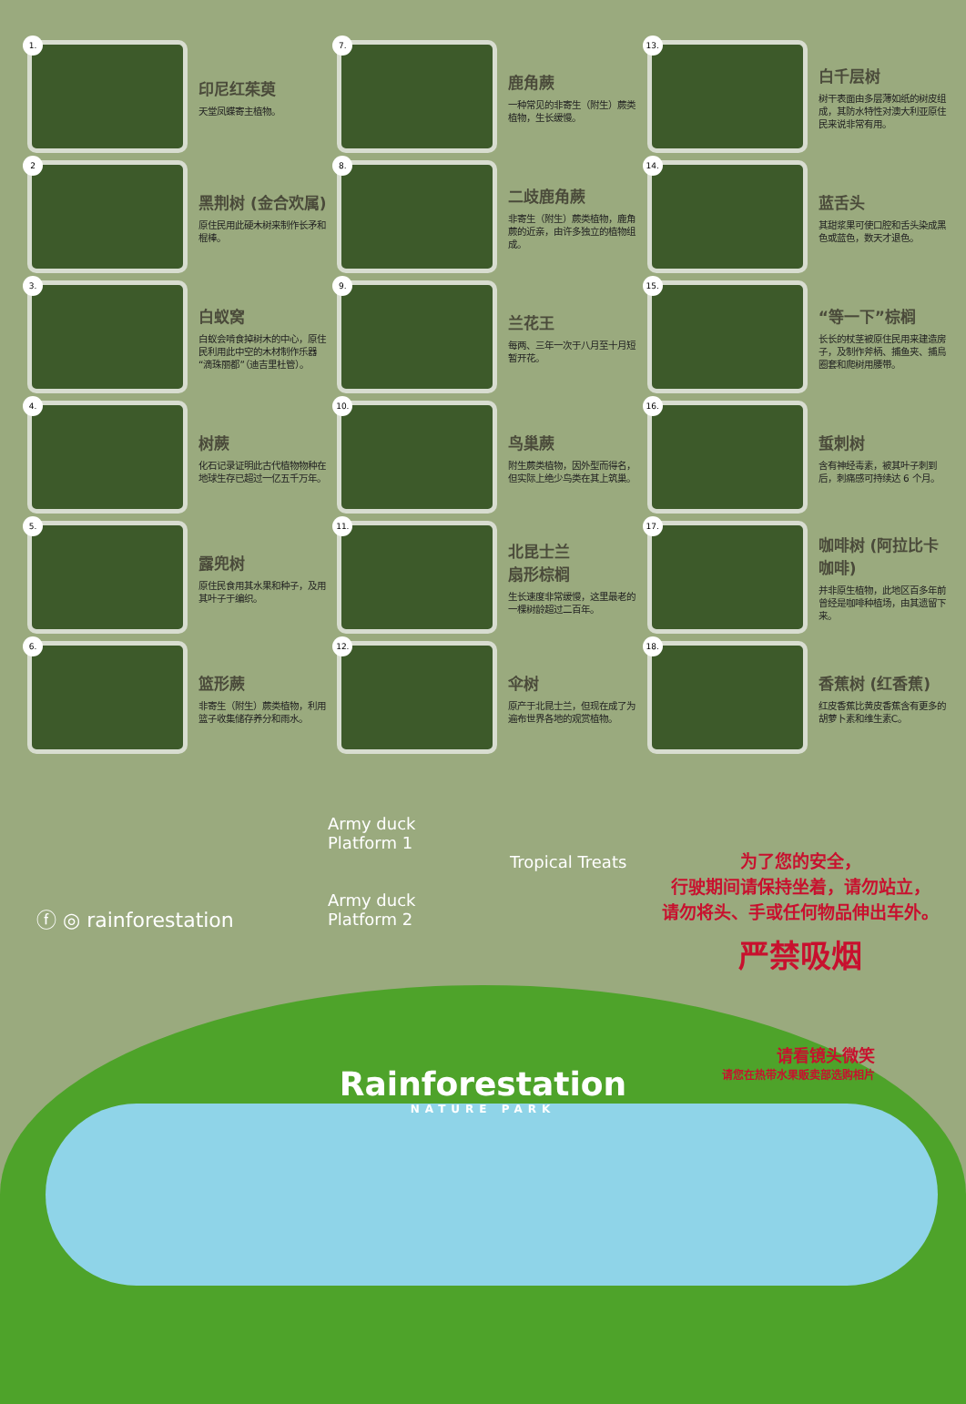1.
印尼红茱萸
天堂凤蝶寄主植物。
7.
鹿角蕨
一种常见的非寄生（附生）蕨类植物，生长缓慢。
13.
白千层树
树干表面由多层薄如纸的树皮组成，其防水特性对澳大利亚原住民来说非常有用。
2
黑荆树 (金合欢属)
原住民用此硬木树来制作长矛和棍棒。
8.
二歧鹿角蕨
非寄生（附生）蕨类植物，鹿角蕨的近亲，由许多独立的植物组成。
14.
蓝舌头
其甜浆果可使口腔和舌头染成黑色或蓝色，数天才退色。
3.
白蚁窝
白蚁会啃食掉树木的中心，原住民利用此中空的木材制作乐器“滴珠丽都”（迪吉里杜管）。
9.
兰花王
每两、三年一次于八月至十月短暂开花。
15.
“等一下”棕榈
长长的杖茎被原住民用来建造房子，及制作斧柄、捕鱼夹、捕鳥圈套和爬树用腰带。
4.
树蕨
化石记录证明此古代植物物种在地球生存已超过一亿五千万年。
10.
鸟巢蕨
附生蕨类植物，因外型而得名，但实际上绝少鸟类在其上筑巢。
16.
蜇刺树
含有神经毒素，被其叶子刺到后，刺痛感可持续达 6 个月。
5.
露兜树
原住民食用其水果和种子，及用其叶子于编织。
11.
北昆士兰
扇形棕榈
生长速度非常缓慢，这里最老的一棵树龄超过二百年。
17.
咖啡树 (阿拉比卡咖啡)
并非原生植物，此地区百多年前曾经是咖啡种植场，由其遗留下来。
6.
篮形蕨
非寄生（附生）蕨类植物，利用篮子收集储存养分和雨水。
12.
伞树
原产于北昆士兰，但现在成了为遍布世界各地的观赏植物。
18.
香蕉树 (红香蕉)
红皮香蕉比黄皮香蕉含有更多的胡萝卜素和维生素C。
ⓕ ◎ rainforestation
为了您的安全，
行驶期间请保持坐着，请勿站立，
请勿将头、手或任何物品伸出车外。
严禁吸烟
Army duck
Platform 1
Tropical Treats
Army duck
Platform 2
Rainforestation
NATURE PARK
请看镜头微笑
请您在热带水果贩卖部选购相片